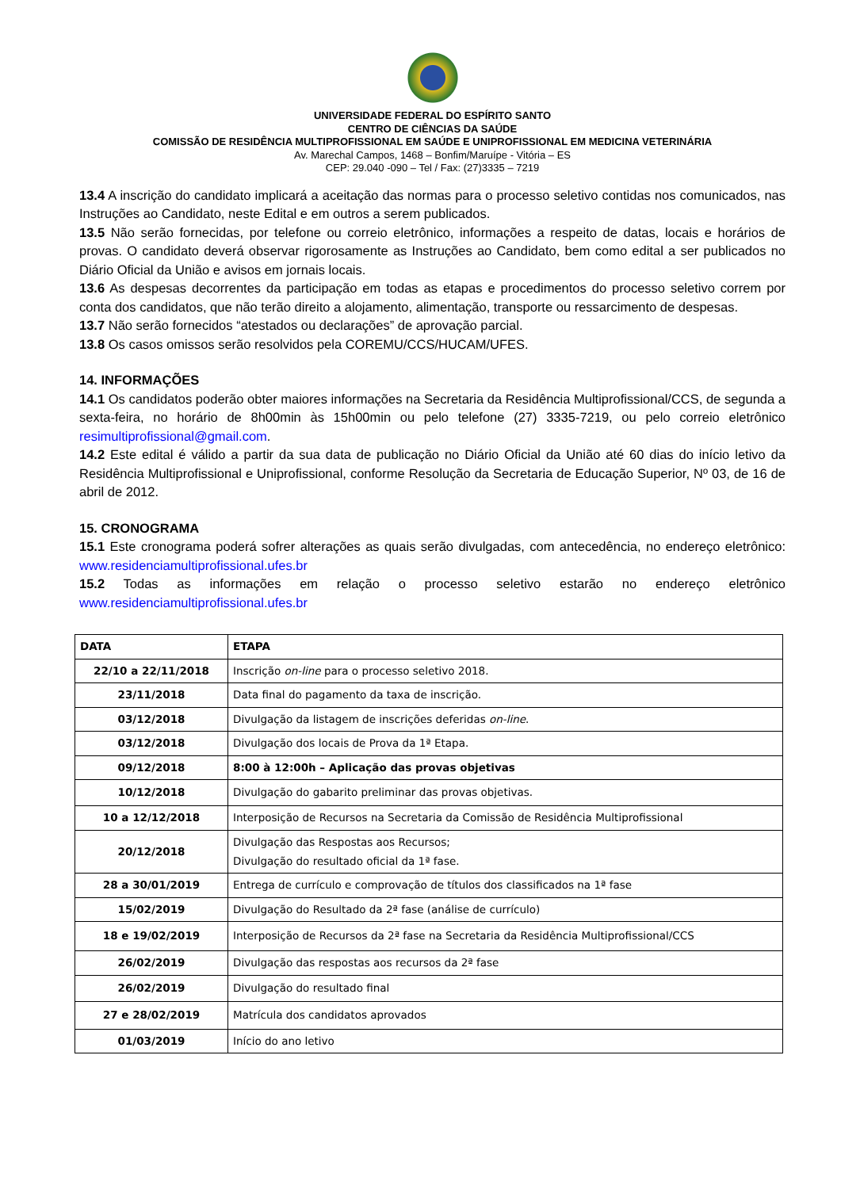UNIVERSIDADE FEDERAL DO ESPÍRITO SANTO
CENTRO DE CIÊNCIAS DA SAÚDE
COMISSÃO DE RESIDÊNCIA MULTIPROFISSIONAL EM SAÚDE E UNIPROFISSIONAL EM MEDICINA VETERINÁRIA
Av. Marechal Campos, 1468 – Bonfim/Maruípe - Vitória – ES
CEP: 29.040 -090 – Tel / Fax: (27)3335 – 7219
13.4 A inscrição do candidato implicará a aceitação das normas para o processo seletivo contidas nos comunicados, nas Instruções ao Candidato, neste Edital e em outros a serem publicados.
13.5 Não serão fornecidas, por telefone ou correio eletrônico, informações a respeito de datas, locais e horários de provas. O candidato deverá observar rigorosamente as Instruções ao Candidato, bem como edital a ser publicados no Diário Oficial da União e avisos em jornais locais.
13.6 As despesas decorrentes da participação em todas as etapas e procedimentos do processo seletivo correm por conta dos candidatos, que não terão direito a alojamento, alimentação, transporte ou ressarcimento de despesas.
13.7 Não serão fornecidos “atestados ou declarações” de aprovação parcial.
13.8 Os casos omissos serão resolvidos pela COREMU/CCS/HUCAM/UFES.
14. INFORMAÇÕES
14.1 Os candidatos poderão obter maiores informações na Secretaria da Residência Multiprofissional/CCS, de segunda a sexta-feira, no horário de 8h00min às 15h00min ou pelo telefone (27) 3335-7219, ou pelo correio eletrônico resimultiprofissional@gmail.com.
14.2 Este edital é válido a partir da sua data de publicação no Diário Oficial da União até 60 dias do início letivo da Residência Multiprofissional e Uniprofissional, conforme Resolução da Secretaria de Educação Superior, Nº 03, de 16 de abril de 2012.
15. CRONOGRAMA
15.1 Este cronograma poderá sofrer alterações as quais serão divulgadas, com antecedência, no endereço eletrônico: www.residenciamultiprofissional.ufes.br
15.2 Todas as informações em relação o processo seletivo estarão no endereço eletrônico www.residenciamultiprofissional.ufes.br
| DATA | ETAPA |
| --- | --- |
| 22/10 a 22/11/2018 | Inscrição on-line para o processo seletivo 2018. |
| 23/11/2018 | Data final do pagamento da taxa de inscrição. |
| 03/12/2018 | Divulgação da listagem de inscrições deferidas on-line . |
| 03/12/2018 | Divulgação dos locais de Prova da 1ª Etapa. |
| 09/12/2018 | 8:00 à 12:00h – Aplicação das provas objetivas |
| 10/12/2018 | Divulgação do gabarito preliminar das provas objetivas. |
| 10 a 12/12/2018 | Interposição de Recursos na Secretaria da Comissão de Residência Multiprofissional |
| 20/12/2018 | Divulgação das Respostas aos Recursos; Divulgação do resultado oficial da 1ª fase. |
| 28 a 30/01/2019 | Entrega de currículo e comprovação de títulos dos classificados na 1ª fase |
| 15/02/2019 | Divulgação do Resultado da 2ª fase (análise de currículo) |
| 18 e 19/02/2019 | Interposição de Recursos da 2ª fase na Secretaria da Residência Multiprofissional/CCS |
| 26/02/2019 | Divulgação das respostas aos recursos da 2ª fase |
| 26/02/2019 | Divulgação do resultado final |
| 27 e 28/02/2019 | Matrícula dos candidatos aprovados |
| 01/03/2019 | Início do ano letivo |